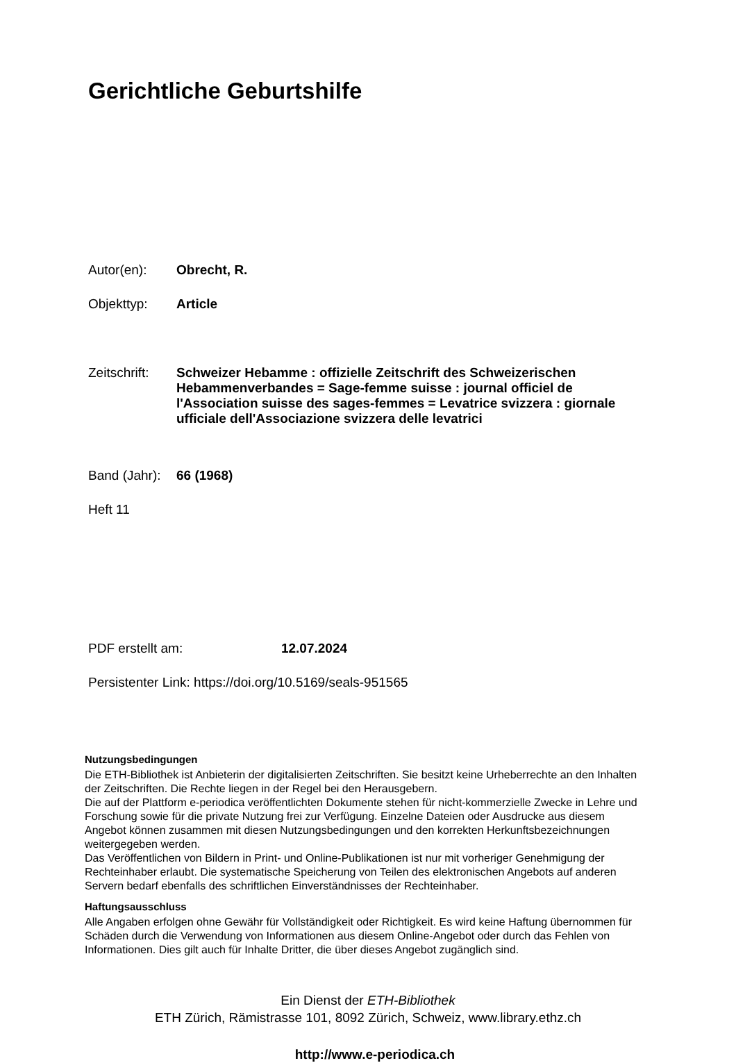Gerichtliche Geburtshilfe
Autor(en):
Obrecht, R.
Objekttyp:
Article
Zeitschrift:
Schweizer Hebamme : offizielle Zeitschrift des Schweizerischen Hebammenverbandes = Sage-femme suisse : journal officiel de l'Association suisse des sages-femmes = Levatrice svizzera : giornale ufficiale dell'Associazione svizzera delle levatrici
Band (Jahr):
66 (1968)
Heft 11
PDF erstellt am:
12.07.2024
Persistenter Link: https://doi.org/10.5169/seals-951565
Nutzungsbedingungen
Die ETH-Bibliothek ist Anbieterin der digitalisierten Zeitschriften. Sie besitzt keine Urheberrechte an den Inhalten der Zeitschriften. Die Rechte liegen in der Regel bei den Herausgebern.
Die auf der Plattform e-periodica veröffentlichten Dokumente stehen für nicht-kommerzielle Zwecke in Lehre und Forschung sowie für die private Nutzung frei zur Verfügung. Einzelne Dateien oder Ausdrucke aus diesem Angebot können zusammen mit diesen Nutzungsbedingungen und den korrekten Herkunftsbezeichnungen weitergegeben werden.
Das Veröffentlichen von Bildern in Print- und Online-Publikationen ist nur mit vorheriger Genehmigung der Rechteinhaber erlaubt. Die systematische Speicherung von Teilen des elektronischen Angebots auf anderen Servern bedarf ebenfalls des schriftlichen Einverständnisses der Rechteinhaber.
Haftungsausschluss
Alle Angaben erfolgen ohne Gewähr für Vollständigkeit oder Richtigkeit. Es wird keine Haftung übernommen für Schäden durch die Verwendung von Informationen aus diesem Online-Angebot oder durch das Fehlen von Informationen. Dies gilt auch für Inhalte Dritter, die über dieses Angebot zugänglich sind.
Ein Dienst der ETH-Bibliothek
ETH Zürich, Rämistrasse 101, 8092 Zürich, Schweiz, www.library.ethz.ch
http://www.e-periodica.ch